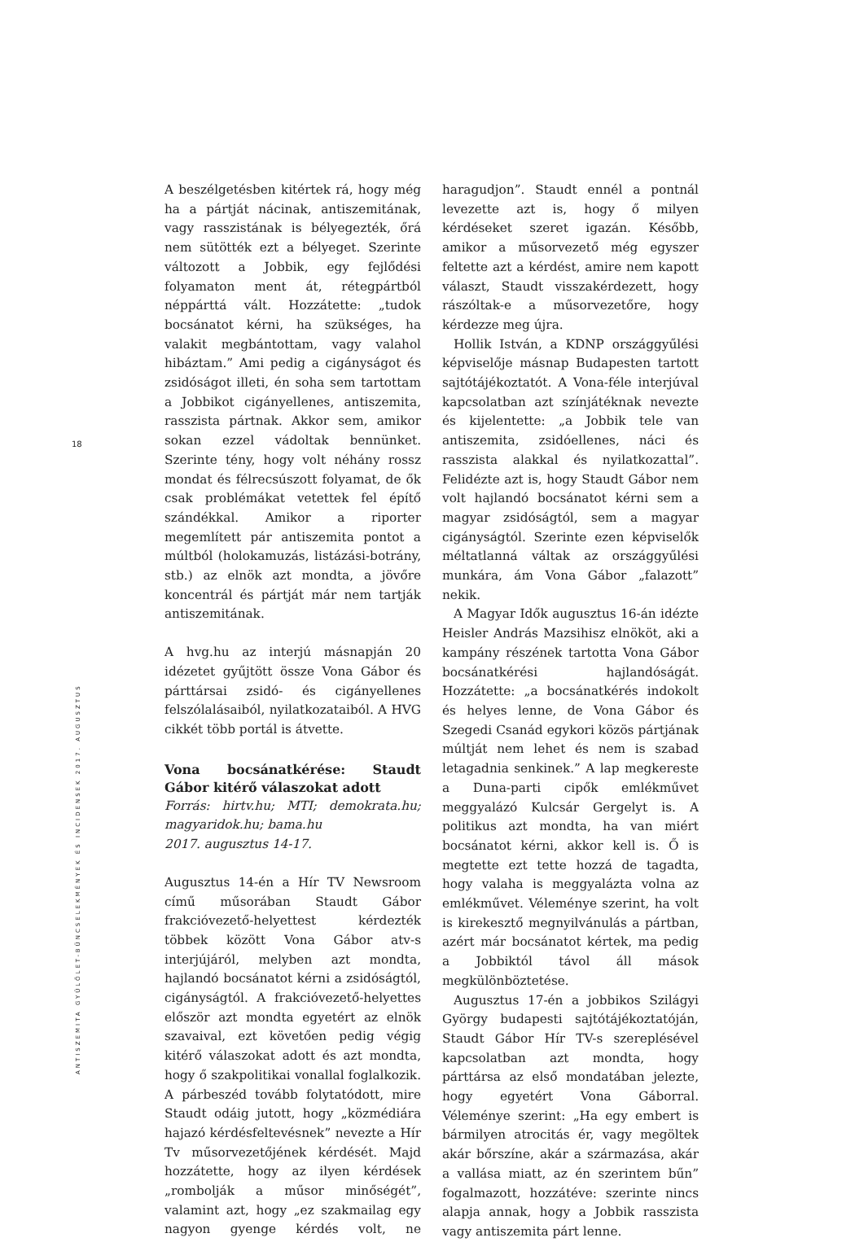18
ANTISZEMITA GYŰLÖLET-BŰNCSELEKMÉNYEK ÉS INCIDENSEK 2017. AUGUSZTUS
A beszélgetésben kitértek rá, hogy még ha a pártját nácinak, antiszemitának, vagy rasszistának is bélyegezték, őrá nem sütötték ezt a bélyeget. Szerinte változott a Jobbik, egy fejlődési folyamaton ment át, rétegpártból néppárttá vált. Hozzátette: „tudok bocsánatot kérni, ha szükséges, ha valakit megbántottam, vagy valahol hibáztam.” Ami pedig a cigányságot és zsidóságot illeti, én soha sem tartottam a Jobbikot cigányellenes, antiszemita, rasszista pártnak. Akkor sem, amikor sokan ezzel vádoltak bennünket. Szerinte tény, hogy volt néhány rossz mondat és félrecsúszott folyamat, de ők csak problémákat vetettek fel építő szándékkal. Amikor a riporter megemlített pár antiszemita pontot a múltból (holokamuzás, listázási-botrány, stb.) az elnök azt mondta, a jövőre koncentrál és pártját már nem tartják antiszemitának.
A hvg.hu az interjú másnapján 20 idézetet gyűjtött össze Vona Gábor és párttársai zsidó- és cigányellenes felszólalásaiból, nyilatkozataiból. A HVG cikkét több portál is átvette.
Vona bocsánatkérése: Staudt Gábor kitérő válaszokat adott
Forrás: hirtv.hu; MTI; demokrata.hu; magyaridok.hu; bama.hu
2017. augusztus 14-17.
Augusztus 14-én a Hír TV Newsroom című műsorában Staudt Gábor frakcióvezető-helyettest kérdezték többek között Vona Gábor atv-s interjújáról, melyben azt mondta, hajlandó bocsánatot kérni a zsidóságtól, cigányságtól. A frakcióvezető-helyettes először azt mondta egyetért az elnök szavaival, ezt követően pedig végig kitérő válaszokat adott és azt mondta, hogy ő szakpolitikai vonallal foglalkozik. A párbeszéd tovább folytatódott, mire Staudt odáig jutott, hogy „közmédiára hajazó kérdésfeltevésnek” nevezte a Hír Tv műsorvezetőjének kérdését. Majd hozzátette, hogy az ilyen kérdések „rombolják a műsor minőségét”, valamint azt, hogy „ez szakmailag egy nagyon gyenge kérdés volt, ne haragudjon”. Staudt ennél a pontnál levezette azt is, hogy ő milyen kérdéseket szeret igazán. Később, amikor a műsorvezető még egyszer feltette azt a kérdést, amire nem kapott választ, Staudt visszakérdezett, hogy rászóltak-e a műsorvezetőre, hogy kérdezze meg újra.
Hollik István, a KDNP országgyűlési képviselője másnap Budapesten tartott sajtótájékoztatót. A Vona-féle interjúval kapcsolatban azt színjátéknak nevezte és kijelentette: „a Jobbik tele van antiszemita, zsidóellenes, náci és rasszista alakkal és nyilatkozattal”. Felidézte azt is, hogy Staudt Gábor nem volt hajlandó bocsánatot kérni sem a magyar zsidóságtól, sem a magyar cigányságtól. Szerinte ezen képviselők méltatlanná váltak az országgyűlési munkára, ám Vona Gábor „falazott” nekik.
A Magyar Idők augusztus 16-án idézte Heisler András Mazsihisz elnököt, aki a kampány részének tartotta Vona Gábor bocsánatkérési hajlandóságát. Hozzátette: „a bocsánatkérés indokolt és helyes lenne, de Vona Gábor és Szegedi Csanád egykori közös pártjának múltját nem lehet és nem is szabad letagadnia senkinek.” A lap megkereste a Duna-parti cipők emlékművet meggyalázó Kulcsár Gergelyt is. A politikus azt mondta, ha van miért bocsánatot kérni, akkor kell is. Ő is megtette ezt tette hozzá de tagadta, hogy valaha is meggyalázta volna az emlékművet. Véleménye szerint, ha volt is kirekesztő megnyilvánulás a pártban, azért már bocsánatot kértek, ma pedig a Jobbiktól távol áll mások megkülönböztetése.
Augusztus 17-én a jobbikos Szilágyi György budapesti sajtótájékoztatóján, Staudt Gábor Hír TV-s szereplésével kapcsolatban azt mondta, hogy párttársa az első mondatában jelezte, hogy egyetért Vona Gáborral. Véleménye szerint: „Ha egy embert is bármilyen atrocitás ér, vagy megöltek akár bőrszíne, akár a származása, akár a vallása miatt, az én szerintem bűn” fogalmazott, hozzátéve: szerinte nincs alapja annak, hogy a Jobbik rasszista vagy antiszemita párt lenne.